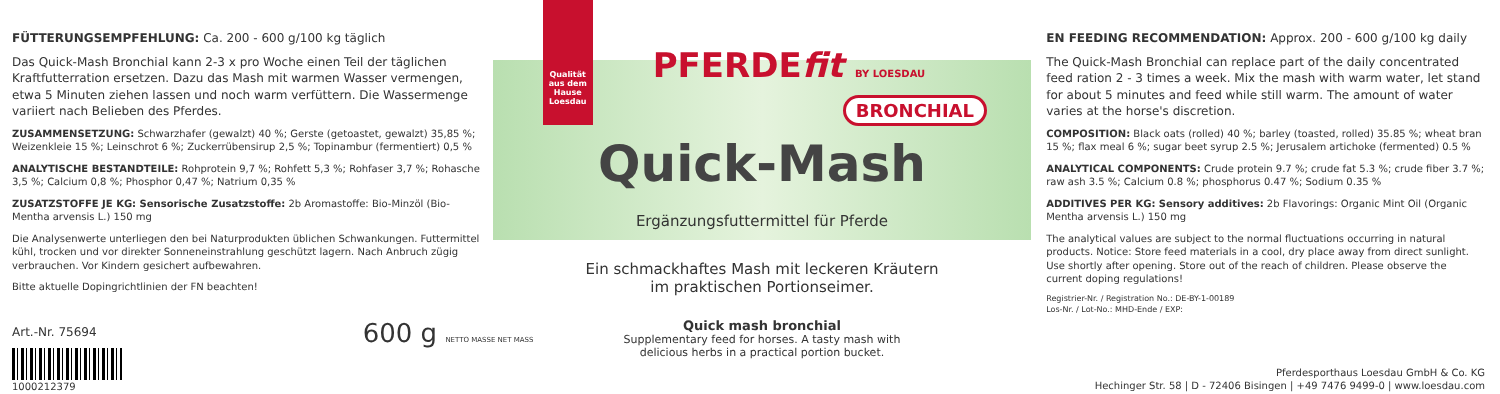FÜTTERUNGSEMPFEHLUNG: Ca. 200 - 600 g/100 kg täglich
Das Quick-Mash Bronchial kann 2-3 x pro Woche einen Teil der täglichen Kraftfutterration ersetzen. Dazu das Mash mit warmen Wasser vermengen, etwa 5 Minuten ziehen lassen und noch warm verfüttern. Die Wassermenge variiert nach Belieben des Pferdes.
ZUSAMMENSETZUNG: Schwarzhafer (gewalzt) 40 %; Gerste (getoastet, gewalzt) 35,85 %; Weizenkleie 15 %; Leinschrot 6 %; Zuckerrübensirup 2,5 %; Topinambur (fermentiert) 0,5 %
ANALYTISCHE BESTANDTEILE: Rohprotein 9,7 %; Rohfett 5,3 %; Rohfaser 3,7 %; Rohasche 3,5 %; Calcium 0,8 %; Phosphor 0,47 %; Natrium 0,35 %
ZUSATZSTOFFE JE KG: Sensorische Zusatzstoffe: 2b Aromastoffe: Bio-Minzöl (Bio-Mentha arvensis L.) 150 mg
Die Analysenwerte unterliegen den bei Naturprodukten üblichen Schwankungen. Futtermittel kühl, trocken und vor direkter Sonneneinstrahlung geschützt lagern. Nach Anbruch zügig verbrauchen. Vor Kindern gesichert aufbewahren.
Bitte aktuelle Dopingrichtlinien der FN beachten!
Art.-Nr. 75694
1000212379
600 g NETTO MASSE NET MASS
Qualität aus dem Hause Loesdau
PFERDEfit BY LOESDAU
BRONCHIAL
Quick-Mash
Ergänzungsfuttermittel für Pferde
Ein schmackhaftes Mash mit leckeren Kräutern
im praktischen Portionseimer.
Quick mash bronchial
Supplementary feed for horses. A tasty mash with
delicious herbs in a practical portion bucket.
EN FEEDING RECOMMENDATION: Approx. 200 - 600 g/100 kg daily
The Quick-Mash Bronchial can replace part of the daily concentrated feed ration 2 - 3 times a week. Mix the mash with warm water, let stand for about 5 minutes and feed while still warm. The amount of water varies at the horse's discretion.
COMPOSITION: Black oats (rolled) 40 %; barley (toasted, rolled) 35.85 %; wheat bran 15 %; flax meal 6 %; sugar beet syrup 2.5 %; Jerusalem artichoke (fermented) 0.5 %
ANALYTICAL COMPONENTS: Crude protein 9.7 %; crude fat 5.3 %; crude fiber 3.7 %; raw ash 3.5 %; Calcium 0.8 %; phosphorus 0.47 %; Sodium 0.35 %
ADDITIVES PER KG: Sensory additives: 2b Flavorings: Organic Mint Oil (Organic Mentha arvensis L.) 150 mg
The analytical values are subject to the normal fluctuations occurring in natural products. Notice: Store feed materials in a cool, dry place away from direct sunlight. Use shortly after opening. Store out of the reach of children. Please observe the current doping regulations!
Registrier-Nr. / Registration No.: DE-BY-1-00189
Los-Nr. / Lot-No.: MHD-Ende / EXP:
Pferdesporthaus Loesdau GmbH & Co. KG
Hechinger Str. 58 | D - 72406 Bisingen | +49 7476 9499-0 | www.loesdau.com